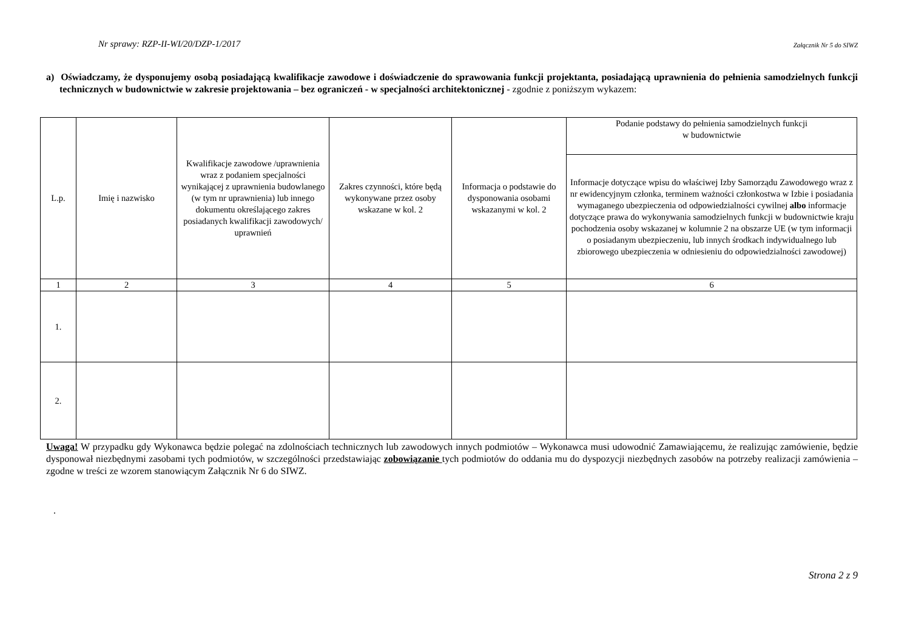Nr sprawy: RZP-II-WI/20/DZP-1/2017 Załącznik Nr 5 do SIWZ
a) Oświadczamy, że dysponujemy osobą posiadającą kwalifikacje zawodowe i doświadczenie do sprawowania funkcji projektanta, posiadającą uprawnienia do pełnienia samodzielnych funkcji technicznych w budownictwie w zakresie projektowania – bez ograniczeń - w specjalności architektonicznej - zgodnie z poniższym wykazem:
| L.p. | Imię i nazwisko | Kwalifikacje zawodowe /uprawnienia wraz z podaniem specjalności wynikającej z uprawnienia budowlanego (w tym nr uprawnienia) lub innego dokumentu określającego zakres posiadanych kwalifikacji zawodowych/ uprawnień | Zakres czynności, które będą wykonywane przez osoby wskazane w kol. 2 | Informacja o podstawie do dysponowania osobami wskazanymi w kol. 2 | Podanie podstawy do pełnienia samodzielnych funkcji w budownictwie |
| --- | --- | --- | --- | --- | --- |
| | | | | | Informacje dotyczące wpisu do właściwej Izby Samorządu Zawodowego wraz z nr ewidencyjnym członka, terminem ważności członkostwa w Izbie i posiadania wymaganego ubezpieczenia od odpowiedzialności cywilnej albo informacje dotyczące prawa do wykonywania samodzielnych funkcji w budownictwie kraju pochodzenia osoby wskazanej w kolumnie 2 na obszarze UE (w tym informacji o posiadanym ubezpieczeniu, lub innych środkach indywidualnego lub zbiorowego ubezpieczenia w odniesieniu do odpowiedzialności zawodowej) |
| 1 | 2 | 3 | 4 | 5 | 6 |
| 1. | | | | | |
| 2. | | | | | |
Uwaga! W przypadku gdy Wykonawca będzie polegać na zdolnościach technicznych lub zawodowych innych podmiotów – Wykonawca musi udowodnić Zamawiającemu, że realizując zamówienie, będzie dysponował niezbędnymi zasobami tych podmiotów, w szczególności przedstawiając zobowiązanie tych podmiotów do oddania mu do dyspozycji niezbędnych zasobów na potrzeby realizacji zamówienia – zgodne w treści ze wzorem stanowiącym Załącznik Nr 6 do SIWZ.
.
Strona 2 z 9